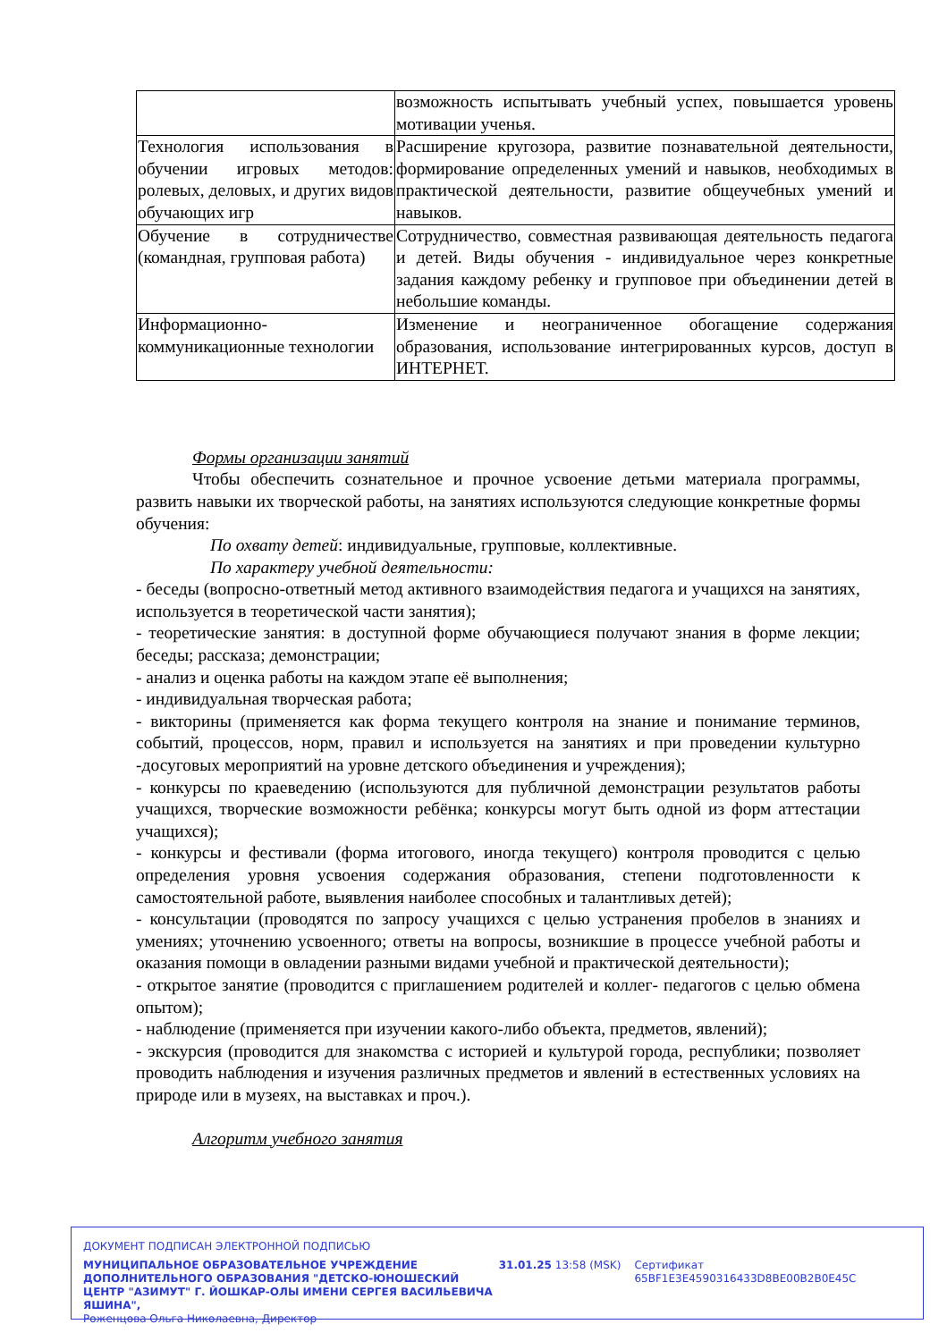| | возможность испытывать учебный успех, повышается уровень мотивации ученья. |
| Технология использования в обучении игровых методов: ролевых, деловых, и других видов обучающих игр | Расширение кругозора, развитие познавательной деятельности, формирование определенных умений и навыков, необходимых в практической деятельности, развитие общеучебных умений и навыков. |
| Обучение в сотрудничестве (командная, групповая работа) | Сотрудничество, совместная развивающая деятельность педагога и детей. Виды обучения - индивидуальное через конкретные задания каждому ребенку и групповое при объединении детей в небольшие команды. |
| Информационно-коммуникационные технологии | Изменение и неограниченное обогащение содержания образования, использование интегрированных курсов, доступ в ИНТЕРНЕТ. |
Формы организации занятий
Чтобы обеспечить сознательное и прочное усвоение детьми материала программы, развить навыки их творческой работы, на занятиях используются следующие конкретные формы обучения:
По охвату детей: индивидуальные, групповые, коллективные.
По характеру учебной деятельности:
- беседы (вопросно-ответный метод активного взаимодействия педагога и учащихся на занятиях, используется в теоретической части занятия);
- теоретические занятия: в доступной форме обучающиеся получают знания в форме лекции; беседы; рассказа; демонстрации;
- анализ и оценка работы на каждом этапе её выполнения;
- индивидуальная творческая работа;
- викторины (применяется как форма текущего контроля на знание и понимание терминов, событий, процессов, норм, правил и используется на занятиях и при проведении культурно -досуговых мероприятий на уровне детского объединения и учреждения);
- конкурсы по краеведению (используются для публичной демонстрации результатов работы учащихся, творческие возможности ребёнка; конкурсы могут быть одной из форм аттестации учащихся);
- конкурсы и фестивали (форма итогового, иногда текущего) контроля проводится с целью определения уровня усвоения содержания образования, степени подготовленности к самостоятельной работе, выявления наиболее способных и талантливых детей);
- консультации (проводятся по запросу учащихся с целью устранения пробелов в знаниях и умениях; уточнению усвоенного; ответы на вопросы, возникшие в процессе учебной работы и оказания помощи в овладении разными видами учебной и практической деятельности);
- открытое занятие (проводится с приглашением родителей и коллег- педагогов с целью обмена опытом);
- наблюдение (применяется при изучении какого-либо объекта, предметов, явлений);
- экскурсия (проводится для знакомства с историей и культурой города, республики; позволяет проводить наблюдения и изучения различных предметов и явлений в естественных условиях на природе или в музеях, на выставках и проч.).
Алгоритм учебного занятия
ДОКУМЕНТ ПОДПИСАН ЭЛЕКТРОННОЙ ПОДПИСЬЮ
МУНИЦИПАЛЬНОЕ ОБРАЗОВАТЕЛЬНОЕ УЧРЕЖДЕНИЕ ДОПОЛНИТЕЛЬНОГО ОБРАЗОВАНИЯ "ДЕТСКО-ЮНОШЕСКИЙ ЦЕНТР "АЗИМУТ" Г. ЙОШКАР-ОЛЫ ИМЕНИ СЕРГЕЯ ВАСИЛЬЕВИЧА ЯШИНА",
Роженцова Ольга Николаевна, Директор
31.01.25 13:58 (MSK) Сертификат 65BF1E3E4590316433D8BE00B2B0E45C